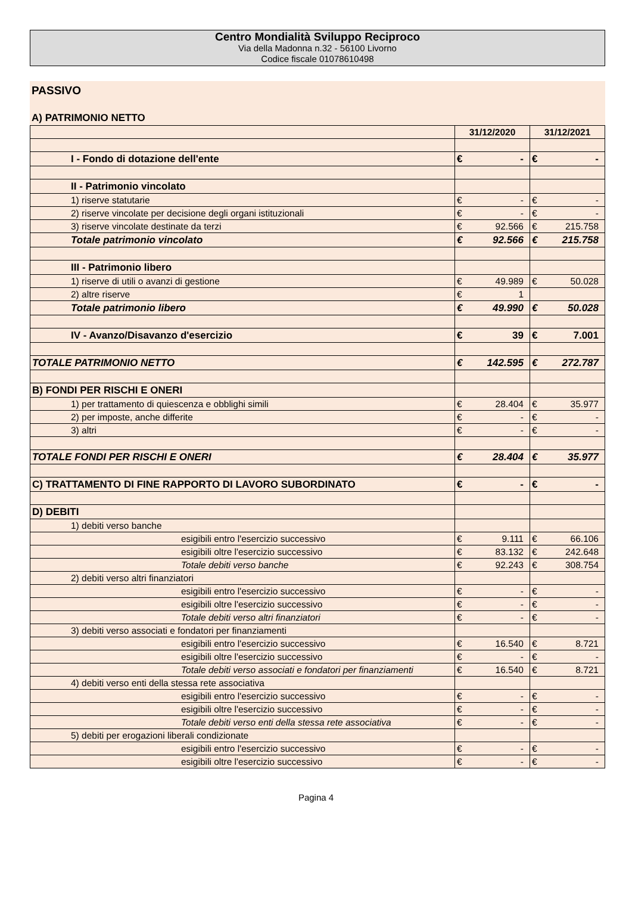Centro Mondialità Sviluppo Reciproco
Via della Madonna n.32 - 56100 Livorno
Codice fiscale 01078610498
PASSIVO
A) PATRIMONIO NETTO
| | 31/12/2020 | | 31/12/2021 | |
| --- | --- | --- | --- | --- |
| I - Fondo di dotazione dell'ente | € | - | € | - |
| II - Patrimonio vincolato | | | | |
| 1) riserve statutarie | € | - | € | - |
| 2) riserve vincolate per decisione degli organi istituzionali | € | - | € | - |
| 3) riserve vincolate destinate da terzi | € | 92.566 | € | 215.758 |
| Totale patrimonio vincolato | € | 92.566 | € | 215.758 |
| III - Patrimonio libero | | | | |
| 1) riserve di utili o avanzi di gestione | € | 49.989 | € | 50.028 |
| 2) altre riserve | € | 1 | | |
| Totale patrimonio libero | € | 49.990 | € | 50.028 |
| IV - Avanzo/Disavanzo d'esercizio | € | 39 | € | 7.001 |
| TOTALE PATRIMONIO NETTO | € | 142.595 | € | 272.787 |
| B) FONDI PER RISCHI E ONERI | | | | |
| 1) per trattamento di quiescenza e obblighi simili | € | 28.404 | € | 35.977 |
| 2) per imposte, anche differite | € | - | € | - |
| 3) altri | € | - | € | - |
| TOTALE FONDI PER RISCHI E ONERI | € | 28.404 | € | 35.977 |
| C) TRATTAMENTO DI FINE RAPPORTO DI LAVORO SUBORDINATO | € | - | € | - |
| D) DEBITI | | | | |
| 1) debiti verso banche | | | | |
| esigibili entro l'esercizio successivo | € | 9.111 | € | 66.106 |
| esigibili oltre l'esercizio successivo | € | 83.132 | € | 242.648 |
| Totale debiti verso banche | € | 92.243 | € | 308.754 |
| 2) debiti verso altri finanziatori | | | | |
| esigibili entro l'esercizio successivo | € | - | € | - |
| esigibili oltre l'esercizio successivo | € | - | € | - |
| Totale debiti verso altri finanziatori | € | - | € | - |
| 3) debiti verso associati e fondatori per finanziamenti | | | | |
| esigibili entro l'esercizio successivo | € | 16.540 | € | 8.721 |
| esigibili oltre l'esercizio successivo | € | - | € | - |
| Totale debiti verso associati e fondatori per finanziamenti | € | 16.540 | € | 8.721 |
| 4) debiti verso enti della stessa rete associativa | | | | |
| esigibili entro l'esercizio successivo | € | - | € | - |
| esigibili oltre l'esercizio successivo | € | - | € | - |
| Totale debiti verso enti della stessa rete associativa | € | - | € | - |
| 5) debiti per erogazioni liberali condizionate | | | | |
| esigibili entro l'esercizio successivo | € | - | € | - |
| esigibili oltre l'esercizio successivo | € | - | € | - |
Pagina 4